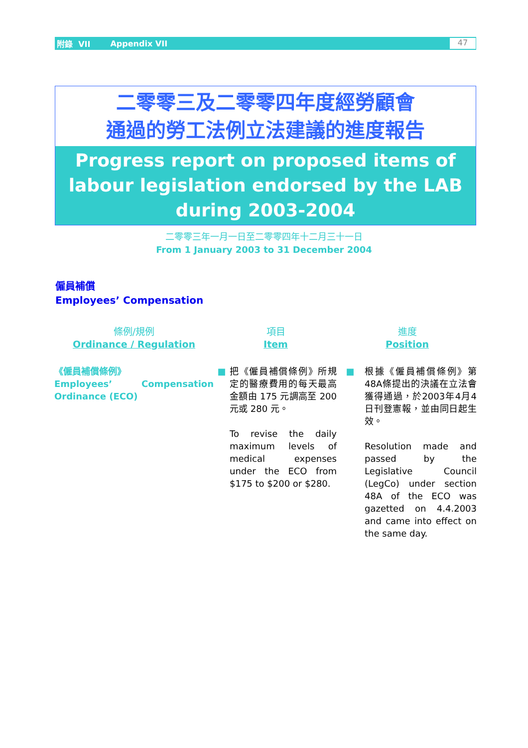附錄 VII Appendix VII 47
二零零三及二零零四年度經勞顧會
通過的勞工法例立法建議的進度報告
Progress report on proposed items of
labour legislation endorsed by the LAB
during 2003-2004
二零零三年一月一日至二零零四年十二月三十一日
From 1 January 2003 to 31 December 2004
僱員補償
Employees’ Compensation
| 條例/規例 Ordinance / Regulation | 項目 Item | | 進度 Position | |
| --- | --- | --- | --- | --- |
| 《僱員補償條例》 Employees’ Compensation Ordinance (ECO) | ■ | 把《僱員補償條例》所規定的醫療費用的每天最高金額由 175 元調高至 200 元或 280 元。 To revise the daily maximum levels of medical expenses under the ECO from $175 to $200 or $280. | ■ | 根據《僱員補償條例》第48A條提出的決議在立法會獲得通過，於2003年4月4日刊登憲報，並由同日起生效。 Resolution made and passed by the Legislative Council (LegCo) under section 48A of the ECO was gazetted on 4.4.2003 and came into effect on the same day. |